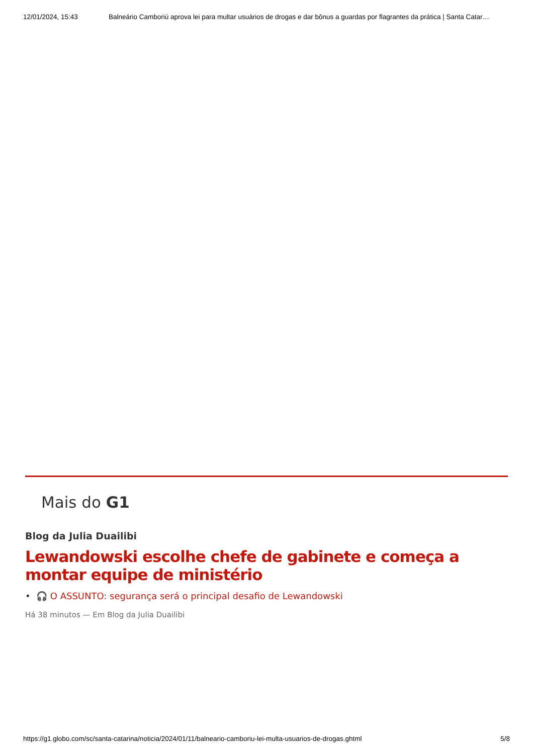12/01/2024, 15:43 Balneário Camboriú aprova lei para multar usuários de drogas e dar bônus a guardas por flagrantes da prática | Santa Catar…
Mais do G1
Blog da Julia Duailibi
Lewandowski escolhe chefe de gabinete e começa a montar equipe de ministério
• 🎧 O ASSUNTO: segurança será o principal desafio de Lewandowski
Há 38 minutos — Em Blog da Julia Duailibi
https://g1.globo.com/sc/santa-catarina/noticia/2024/01/11/balneario-camboriu-lei-multa-usuarios-de-drogas.ghtml 5/8